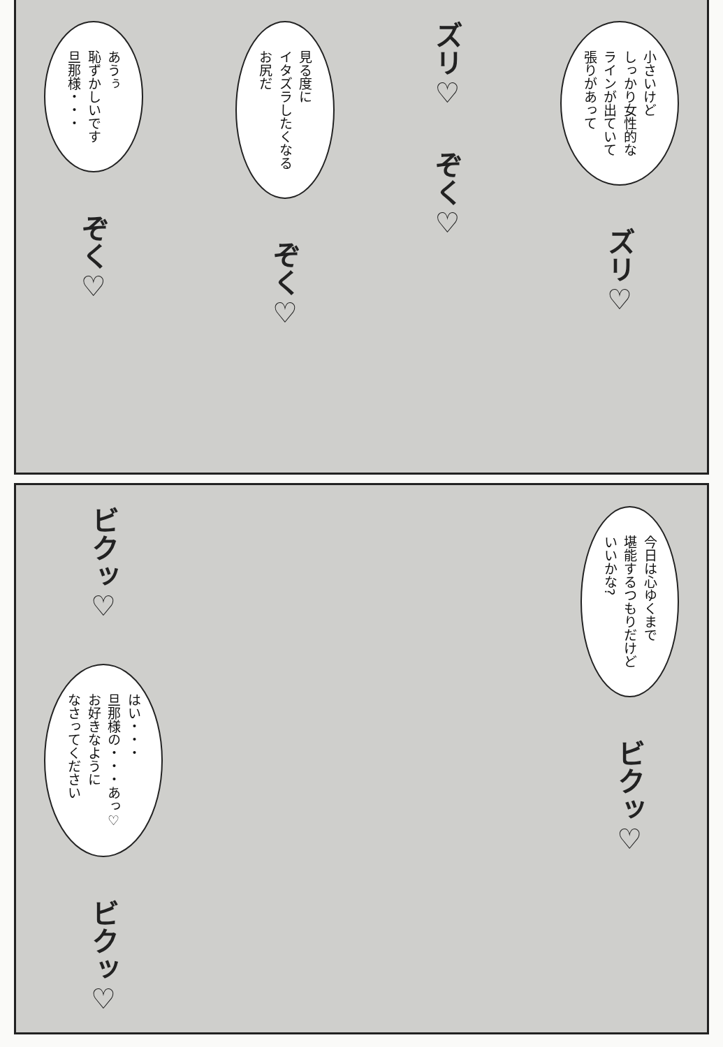小さいけど
しっかり女性的な
ラインが出ていて
張りがあって
ズリ♡
ズリ♡
ぞく♡
見る度に
イタズラしたくなる
お尻だ
ぞく♡
あうぅ
恥ずかしいです
旦那様・・・
ぞく♡
今日は心ゆくまで
堪能するつもりだけど
いいかな?
ビクッ♡
ビクッ♡
はい・・・
旦那様の・・・あっ♡
お好きなように
なさってください
ビクッ♡